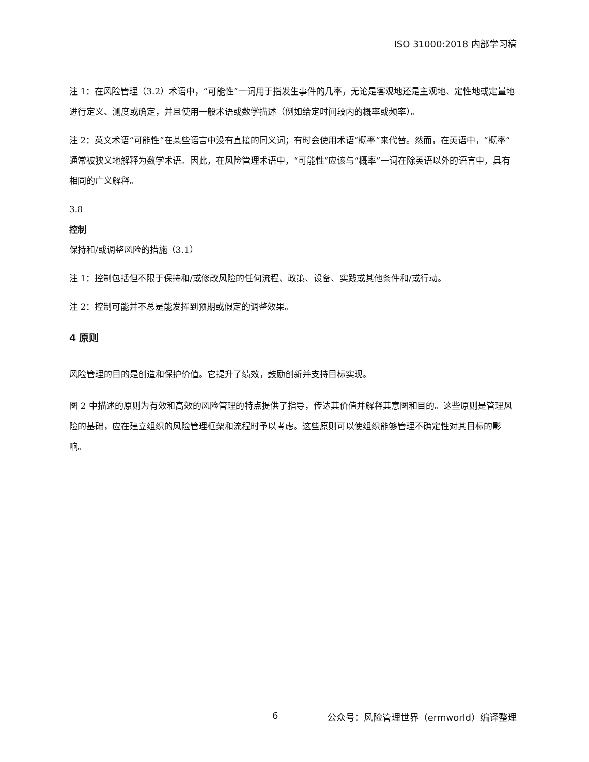ISO 31000:2018 内部学习稿
注 1：在风险管理（3.2）术语中，“可能性”一词用于指发生事件的几率，无论是客观地还是主观地、定性地或定量地进行定义、测度或确定，并且使用一般术语或数学描述（例如给定时间段内的概率或频率）。
注 2：英文术语“可能性”在某些语言中没有直接的同义词；有时会使用术语“概率”来代替。然而，在英语中，“概率”通常被狭义地解释为数学术语。因此，在风险管理术语中，“可能性”应该与“概率”一词在除英语以外的语言中，具有相同的广义解释。
3.8
控制
保持和/或调整风险的措施（3.1）
注 1：控制包括但不限于保持和/或修改风险的任何流程、政策、设备、实践或其他条件和/或行动。
注 2：控制可能并不总是能发挥到预期或假定的调整效果。
4 原则
风险管理的目的是创造和保护价值。它提升了绩效，鼓励创新并支持目标实现。
图 2 中描述的原则为有效和高效的风险管理的特点提供了指导，传达其价值并解释其意图和目的。这些原则是管理风险的基础，应在建立组织的风险管理框架和流程时予以考虑。这些原则可以使组织能够管理不确定性对其目标的影响。
6 公众号：风险管理世界（ermworld）编译整理